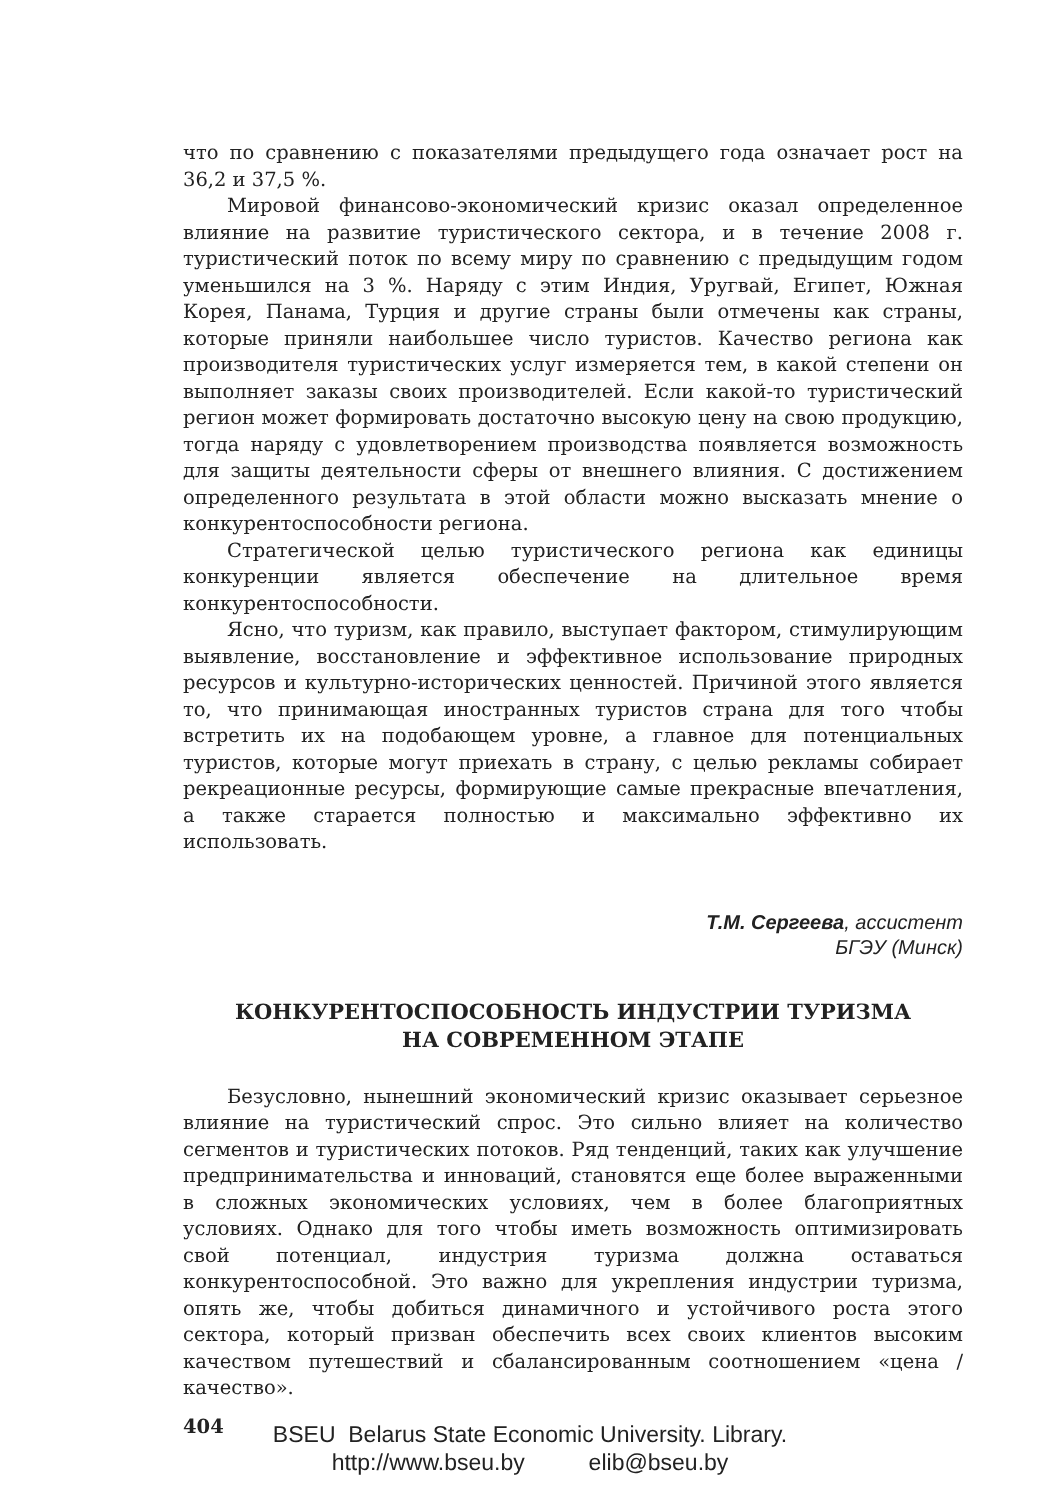что по сравнению с показателями предыдущего года означает рост на 36,2 и 37,5 %.
Мировой финансово-экономический кризис оказал определенное влияние на развитие туристического сектора, и в течение 2008 г. туристический поток по всему миру по сравнению с предыдущим годом уменьшился на 3 %. Наряду с этим Индия, Уругвай, Египет, Южная Корея, Панама, Турция и другие страны были отмечены как страны, которые приняли наибольшее число туристов. Качество региона как производителя туристических услуг измеряется тем, в какой степени он выполняет заказы своих производителей. Если какой-то туристический регион может формировать достаточно высокую цену на свою продукцию, тогда наряду с удовлетворением производства появляется возможность для защиты деятельности сферы от внешнего влияния. С достижением определенного результата в этой области можно высказать мнение о конкурентоспособности региона.
Стратегической целью туристического региона как единицы конкуренции является обеспечение на длительное время конкурентоспособности.
Ясно, что туризм, как правило, выступает фактором, стимулирующим выявление, восстановление и эффективное использование природных ресурсов и культурно-исторических ценностей. Причиной этого является то, что принимающая иностранных туристов страна для того чтобы встретить их на подобающем уровне, а главное для потенциальных туристов, которые могут приехать в страну, с целью рекламы собирает рекреационные ресурсы, формирующие самые прекрасные впечатления, а также старается полностью и максимально эффективно их использовать.
Т.М. Сергеева, ассистент
БГЭУ (Минск)
КОНКУРЕНТОСПОСОБНОСТЬ ИНДУСТРИИ ТУРИЗМА
НА СОВРЕМЕННОМ ЭТАПЕ
Безусловно, нынешний экономический кризис оказывает серьезное влияние на туристический спрос. Это сильно влияет на количество сегментов и туристических потоков. Ряд тенденций, таких как улучшение предпринимательства и инноваций, становятся еще более выраженными в сложных экономических условиях, чем в более благоприятных условиях. Однако для того чтобы иметь возможность оптимизировать свой потенциал, индустрия туризма должна оставаться конкурентоспособной. Это важно для укрепления индустрии туризма, опять же, чтобы добиться динамичного и устойчивого роста этого сектора, который призван обеспечить всех своих клиентов высоким качеством путешествий и сбалансированным соотношением «цена / качество».
404
BSEU Belarus State Economic University. Library.
http://www.bseu.by elib@bseu.by